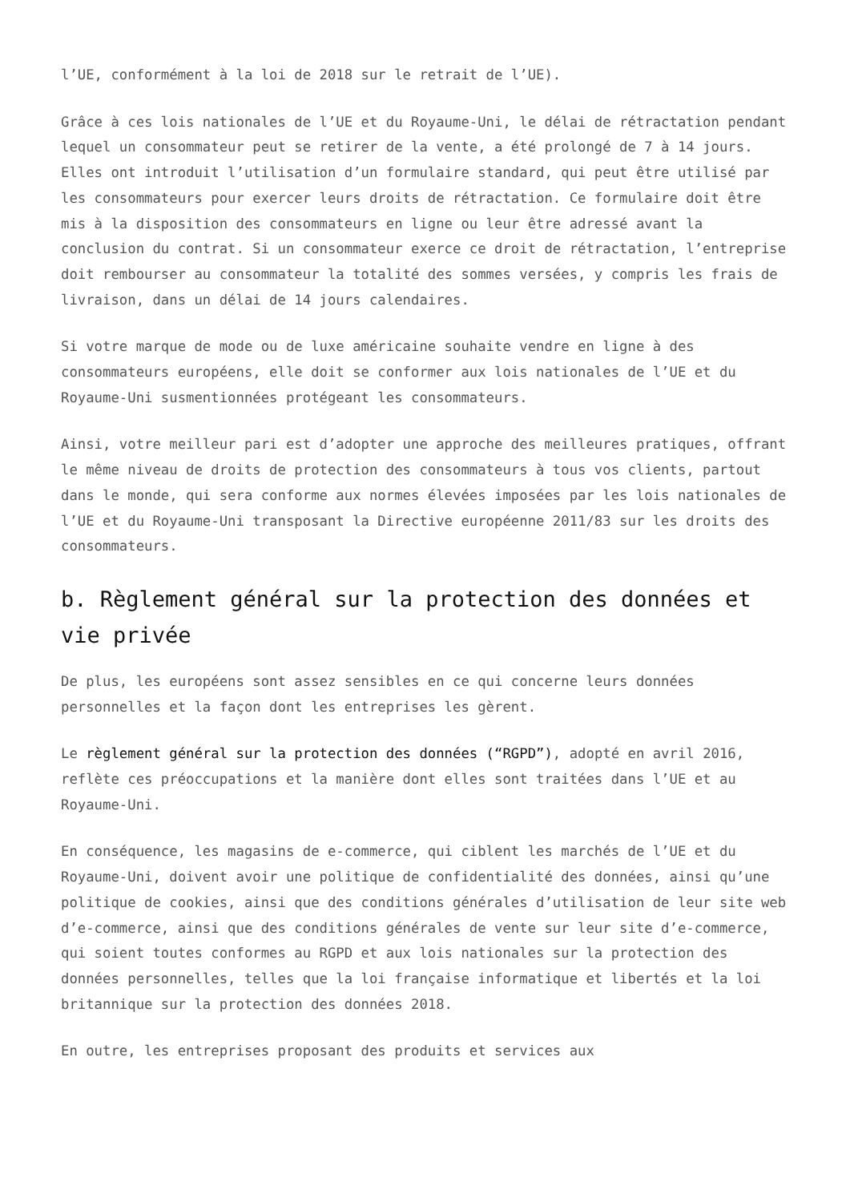l’UE, conformément à la loi de 2018 sur le retrait de l’UE).
Grâce à ces lois nationales de l’UE et du Royaume-Uni, le délai de rétractation pendant lequel un consommateur peut se retirer de la vente, a été prolongé de 7 à 14 jours. Elles ont introduit l’utilisation d’un formulaire standard, qui peut être utilisé par les consommateurs pour exercer leurs droits de rétractation. Ce formulaire doit être mis à la disposition des consommateurs en ligne ou leur être adressé avant la conclusion du contrat. Si un consommateur exerce ce droit de rétractation, l’entreprise doit rembourser au consommateur la totalité des sommes versées, y compris les frais de livraison, dans un délai de 14 jours calendaires.
Si votre marque de mode ou de luxe américaine souhaite vendre en ligne à des consommateurs européens, elle doit se conformer aux lois nationales de l’UE et du Royaume-Uni susmentionnées protégeant les consommateurs.
Ainsi, votre meilleur pari est d’adopter une approche des meilleures pratiques, offrant le même niveau de droits de protection des consommateurs à tous vos clients, partout dans le monde, qui sera conforme aux normes élevées imposées par les lois nationales de l’UE et du Royaume-Uni transposant la Directive européenne 2011/83 sur les droits des consommateurs.
b. Règlement général sur la protection des données et vie privée
De plus, les européens sont assez sensibles en ce qui concerne leurs données personnelles et la façon dont les entreprises les gèrent.
Le règlement général sur la protection des données (“RGPD”), adopté en avril 2016, reflète ces préoccupations et la manière dont elles sont traitées dans l’UE et au Royaume-Uni.
En conséquence, les magasins de e-commerce, qui ciblent les marchés de l’UE et du Royaume-Uni, doivent avoir une politique de confidentialité des données, ainsi qu’une politique de cookies, ainsi que des conditions générales d’utilisation de leur site web d’e-commerce, ainsi que des conditions générales de vente sur leur site d’e-commerce, qui soient toutes conformes au RGPD et aux lois nationales sur la protection des données personnelles, telles que la loi française informatique et libertés et la loi britannique sur la protection des données 2018.
En outre, les entreprises proposant des produits et services aux